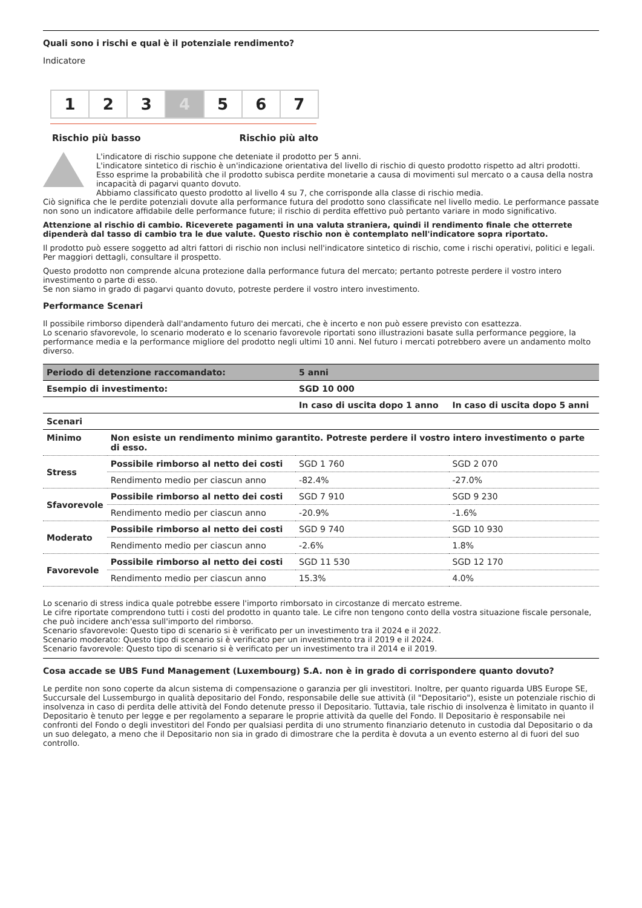Quali sono i rischi e qual è il potenziale rendimento?
Indicatore
1 2 3 4 5 6 7
Rischio più basso Rischio più alto
L'indicatore di rischio suppone che deteniate il prodotto per 5 anni.
L'indicatore sintetico di rischio è un'indicazione orientativa del livello di rischio di questo prodotto rispetto ad altri prodotti. Esso esprime la probabilità che il prodotto subisca perdite monetarie a causa di movimenti sul mercato o a causa della nostra incapacità di pagarvi quanto dovuto.
Abbiamo classificato questo prodotto al livello 4 su 7, che corrisponde alla classe di rischio media.
Ciò significa che le perdite potenziali dovute alla performance futura del prodotto sono classificate nel livello medio. Le performance passate non sono un indicatore affidabile delle performance future; il rischio di perdita effettivo può pertanto variare in modo significativo.
Attenzione al rischio di cambio. Riceverete pagamenti in una valuta straniera, quindi il rendimento finale che otterrete dipenderà dal tasso di cambio tra le due valute. Questo rischio non è contemplato nell'indicatore sopra riportato.
Il prodotto può essere soggetto ad altri fattori di rischio non inclusi nell'indicatore sintetico di rischio, come i rischi operativi, politici e legali. Per maggiori dettagli, consultare il prospetto.
Questo prodotto non comprende alcuna protezione dalla performance futura del mercato; pertanto potreste perdere il vostro intero investimento o parte di esso.
Se non siamo in grado di pagarvi quanto dovuto, potreste perdere il vostro intero investimento.
Performance Scenari
Il possibile rimborso dipenderà dall'andamento futuro dei mercati, che è incerto e non può essere previsto con esattezza.
Lo scenario sfavorevole, lo scenario moderato e lo scenario favorevole riportati sono illustrazioni basate sulla performance peggiore, la performance media e la performance migliore del prodotto negli ultimi 10 anni. Nel futuro i mercati potrebbero avere un andamento molto diverso.
| Periodo di detenzione raccomandato: | | 5 anni | |
| --- | --- | --- | --- |
| Esempio di investimento: | | SGD 10 000 | |
| | | In caso di uscita dopo 1 anno | In caso di uscita dopo 5 anni |
| Scenari | | | |
| Minimo | Non esiste un rendimento minimo garantito. Potreste perdere il vostro intero investimento o parte di esso. | | |
| Stress | Possibile rimborso al netto dei costi | SGD 1 760 | SGD 2 070 |
| | Rendimento medio per ciascun anno | -82.4% | -27.0% |
| Sfavorevole | Possibile rimborso al netto dei costi | SGD 7 910 | SGD 9 230 |
| | Rendimento medio per ciascun anno | -20.9% | -1.6% |
| Moderato | Possibile rimborso al netto dei costi | SGD 9 740 | SGD 10 930 |
| | Rendimento medio per ciascun anno | -2.6% | 1.8% |
| Favorevole | Possibile rimborso al netto dei costi | SGD 11 530 | SGD 12 170 |
| | Rendimento medio per ciascun anno | 15.3% | 4.0% |
Lo scenario di stress indica quale potrebbe essere l'importo rimborsato in circostanze di mercato estreme.
Le cifre riportate comprendono tutti i costi del prodotto in quanto tale. Le cifre non tengono conto della vostra situazione fiscale personale, che può incidere anch'essa sull'importo del rimborso.
Scenario sfavorevole: Questo tipo di scenario si è verificato per un investimento tra il 2024 e il 2022.
Scenario moderato: Questo tipo di scenario si è verificato per un investimento tra il 2019 e il 2024.
Scenario favorevole: Questo tipo di scenario si è verificato per un investimento tra il 2014 e il 2019.
Cosa accade se UBS Fund Management (Luxembourg) S.A. non è in grado di corrispondere quanto dovuto?
Le perdite non sono coperte da alcun sistema di compensazione o garanzia per gli investitori. Inoltre, per quanto riguarda UBS Europe SE, Succursale del Lussemburgo in qualità depositario del Fondo, responsabile delle sue attività (il "Depositario"), esiste un potenziale rischio di insolvenza in caso di perdita delle attività del Fondo detenute presso il Depositario. Tuttavia, tale rischio di insolvenza è limitato in quanto il Depositario è tenuto per legge e per regolamento a separare le proprie attività da quelle del Fondo. Il Depositario è responsabile nei confronti del Fondo o degli investitori del Fondo per qualsiasi perdita di uno strumento finanziario detenuto in custodia dal Depositario o da un suo delegato, a meno che il Depositario non sia in grado di dimostrare che la perdita è dovuta a un evento esterno al di fuori del suo controllo.